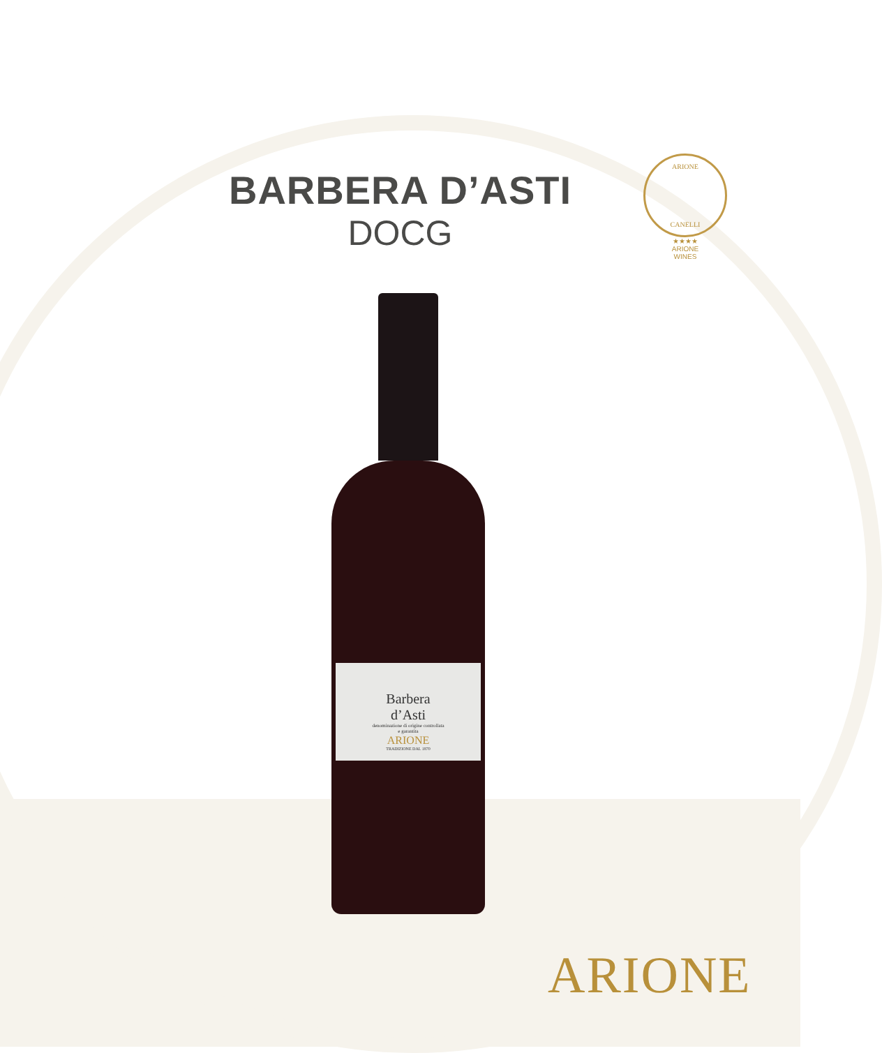BARBERA D’ASTI
DOCG
ARIONE
CANELLI
★★★★
ARIONE
WINES
Barbera
d’Asti
denominazione di origine controllata
e garantita
ARIONE
TRADIZIONE DAL 1870
ARIONE